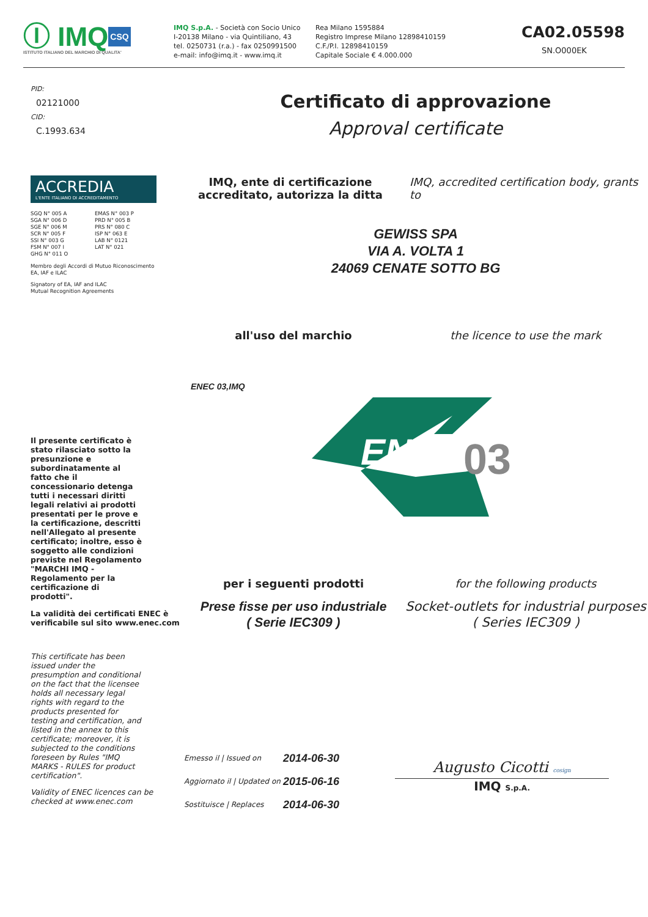Ⓘ IMQ CSQ
ISTITUTO ITALIANO DEL MARCHIO DI QUALITA'
IMQ S.p.A. - Società con Socio Unico
I-20138 Milano - via Quintiliano, 43
tel. 0250731 (r.a.) - fax 0250991500
e-mail: info@imq.it - www.imq.it
Rea Milano 1595884
Registro Imprese Milano 12898410159
C.F./P.I. 12898410159
Capitale Sociale € 4.000.000
CA02.05598
SN.O000EK
PID:
02121000
CID:
C.1993.634
Certificato di approvazione
Approval certificate
ACCREDIA
L'ENTE ITALIANO DI ACCREDITAMENTO
SGQ N° 005 A
SGA N° 006 D
SGE N° 006 M
SCR N° 005 F
SSI N° 003 G
FSM N° 007 I
GHG N° 011 O
EMAS N° 003 P
PRD N° 005 B
PRS N° 080 C
ISP N° 063 E
LAB N° 0121
LAT N° 021
Membro degli Accordi di Mutuo Riconoscimento
EA, IAF e ILAC
Signatory of EA, IAF and ILAC
Mutual Recognition Agreements
Il presente certificato è stato rilasciato sotto la presunzione e subordinatamente al fatto che il concessionario detenga tutti i necessari diritti legali relativi ai prodotti presentati per le prove e la certificazione, descritti nell'Allegato al presente certificato; inoltre, esso è soggetto alle condizioni previste nel Regolamento "MARCHI IMQ - Regolamento per la certificazione di prodotti".
La validità dei certificati ENEC è verificabile sul sito www.enec.com
This certificate has been issued under the presumption and conditional on the fact that the licensee holds all necessary legal rights with regard to the products presented for testing and certification, and listed in the annex to this certificate; moreover, it is subjected to the conditions foreseen by Rules "IMQ MARKS - RULES for product certification".
Validity of ENEC licences can be checked at www.enec.com
IMQ, ente di certificazione accreditato, autorizza la ditta
IMQ, accredited certification body, grants to
GEWISS SPA
VIA A. VOLTA 1
24069 CENATE SOTTO BG
all'uso del marchio the licence to use the mark
ENEC 03,IMQ
03
ENEC
per i seguenti prodotti
Prese fisse per uso industriale
( Serie IEC309 )
for the following products
Socket-outlets for industrial purposes
( Series IEC309 )
| Emesso il / Issued on | 2014-06-30 |
| Aggiornato il / Updated on | 2015-06-16 |
| Sostituisce / Replaces | 2014-06-30 |
Augusto Cicotti cosign
IMQ S.p.A.